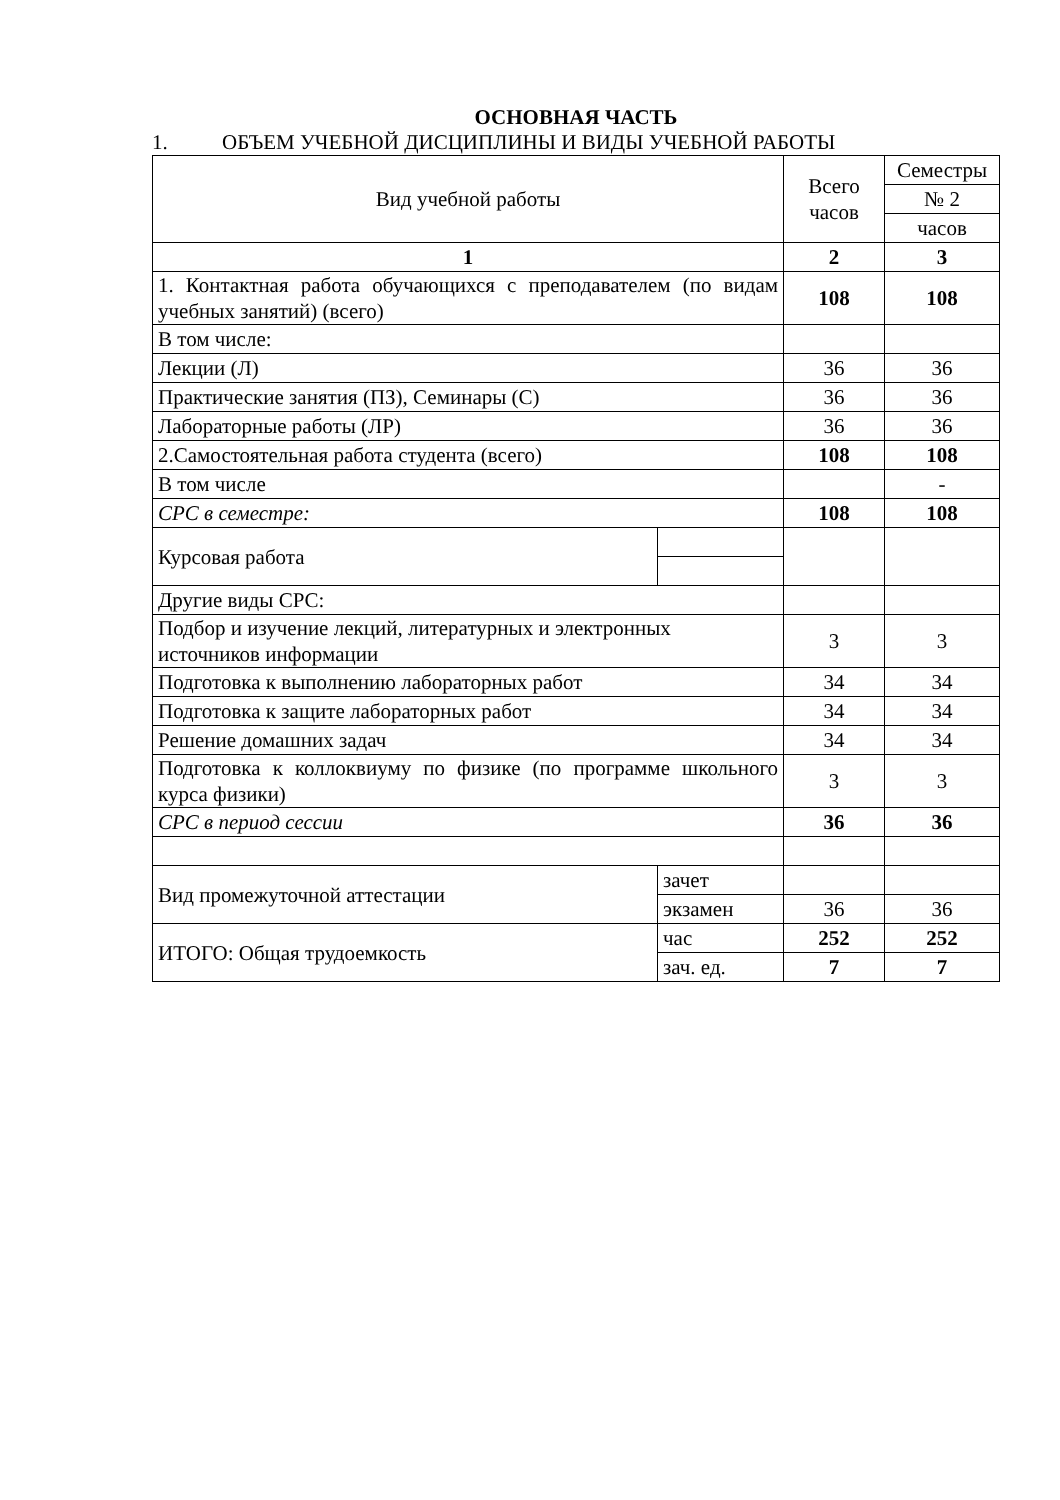ОСНОВНАЯ ЧАСТЬ
1. ОБЪЕМ УЧЕБНОЙ ДИСЦИПЛИНЫ И ВИДЫ УЧЕБНОЙ РАБОТЫ
| Вид учебной работы | | Всего часов | Семестры |
| --- | --- | --- | --- |
| | | | № 2 |
| | | | часов |
| 1 | | 2 | 3 |
| 1. Контактная работа обучающихся с преподавателем (по видам учебных занятий) (всего) | | 108 | 108 |
| В том числе: | | | |
| Лекции (Л) | | 36 | 36 |
| Практические занятия (ПЗ), Семинары (С) | | 36 | 36 |
| Лабораторные работы (ЛР) | | 36 | 36 |
| 2.Самостоятельная работа студента (всего) | | 108 | 108 |
| В том числе | | | - |
| СРС в семестре: | | 108 | 108 |
| Курсовая работа | | | |
| Другие виды СРС: | | | |
| Подбор и изучение лекций, литературных и электронных источников информации | | 3 | 3 |
| Подготовка к выполнению лабораторных работ | | 34 | 34 |
| Подготовка к защите лабораторных работ | | 34 | 34 |
| Решение домашних задач | | 34 | 34 |
| Подготовка к коллоквиуму по физике (по программе школьного курса физики) | | 3 | 3 |
| СРС в период сессии | | 36 | 36 |
| Вид промежуточной аттестации | зачет | | |
| | экзамен | 36 | 36 |
| ИТОГО: Общая трудоемкость | час | 252 | 252 |
| | зач. ед. | 7 | 7 |